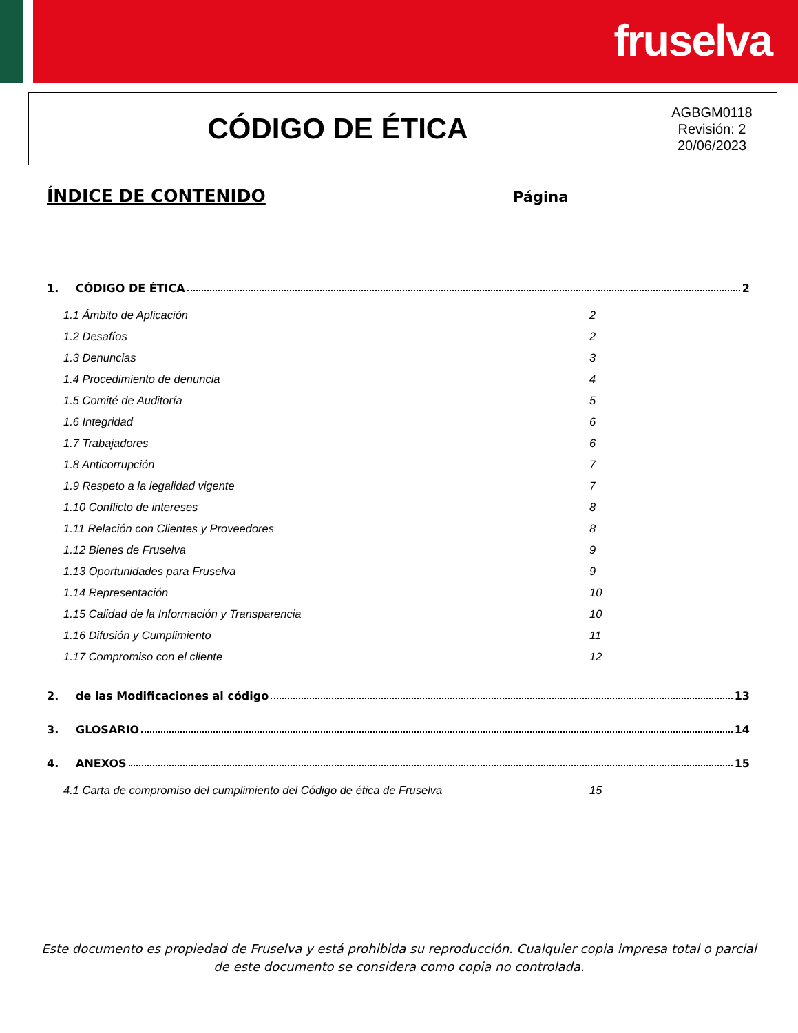fruselva
CÓDIGO DE ÉTICA
AGBGM0118
Revisión: 2
20/06/2023
ÍNDICE DE CONTENIDO
Página
1. CÓDIGO DE ÉTICA 2
1.1 Ámbito de Aplicación 2
1.2 Desafíos 2
1.3 Denuncias 3
1.4 Procedimiento de denuncia 4
1.5 Comité de Auditoría 5
1.6 Integridad 6
1.7 Trabajadores 6
1.8 Anticorrupción 7
1.9 Respeto a la legalidad vigente 7
1.10 Conflicto de intereses 8
1.11 Relación con Clientes y Proveedores 8
1.12 Bienes de Fruselva 9
1.13 Oportunidades para Fruselva 9
1.14 Representación 10
1.15 Calidad de la Información y Transparencia 10
1.16 Difusión y Cumplimiento 11
1.17 Compromiso con el cliente 12
2. de las Modificaciones al código 13
3. GLOSARIO 14
4. ANEXOS 15
4.1 Carta de compromiso del cumplimiento del Código de ética de Fruselva 15
Este documento es propiedad de Fruselva y está prohibida su reproducción. Cualquier copia impresa total o parcial de este documento se considera como copia no controlada.